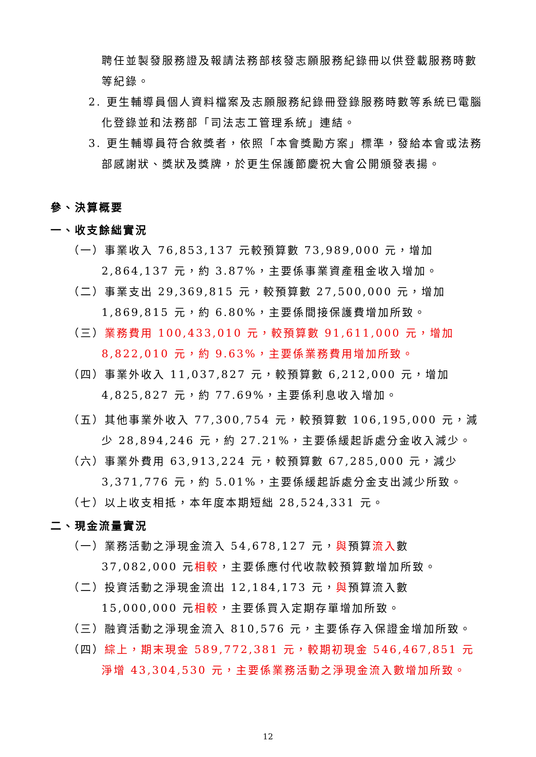聘任並製發服務證及報請法務部核發志願服務紀錄冊以供登載服務時數等紀錄。
2. 更生輔導員個人資料檔案及志願服務紀錄冊登錄服務時數等系統已電腦化登錄並和法務部「司法志工管理系統」連結。
3. 更生輔導員符合敘獎者，依照「本會獎勵方案」標準，發給本會或法務部感謝狀、獎狀及獎牌，於更生保護節慶祝大會公開頒發表揚。
參、決算概要
一、收支餘絀實況
（一）事業收入 76,853,137 元較預算數 73,989,000 元，增加 2,864,137 元，約 3.87%，主要係事業資產租金收入增加。
（二）事業支出 29,369,815 元，較預算數 27,500,000 元，增加 1,869,815 元，約 6.80%，主要係間接保護費增加所致。
（三）業務費用 100,433,010 元，較預算數 91,611,000 元，增加 8,822,010 元，約 9.63%，主要係業務費用增加所致。
（四）事業外收入 11,037,827 元，較預算數 6,212,000 元，增加 4,825,827 元，約 77.69%，主要係利息收入增加。
（五）其他事業外收入 77,300,754 元，較預算數 106,195,000 元，減少 28,894,246 元，約 27.21%，主要係緩起訴處分金收入減少。
（六）事業外費用 63,913,224 元，較預算數 67,285,000 元，減少 3,371,776 元，約 5.01%，主要係緩起訴處分金支出減少所致。
（七）以上收支相抵，本年度本期短絀 28,524,331 元。
二、現金流量實況
（一）業務活動之淨現金流入 54,678,127 元，與預算流入數 37,082,000 元相較，主要係應付代收款較預算數增加所致。
（二）投資活動之淨現金流出 12,184,173 元，與預算流入數 15,000,000 元相較，主要係買入定期存單增加所致。
（三）融資活動之淨現金流入 810,576 元，主要係存入保證金增加所致。
（四）綜上，期末現金 589,772,381 元，較期初現金 546,467,851 元淨增 43,304,530 元，主要係業務活動之淨現金流入數增加所致。
12